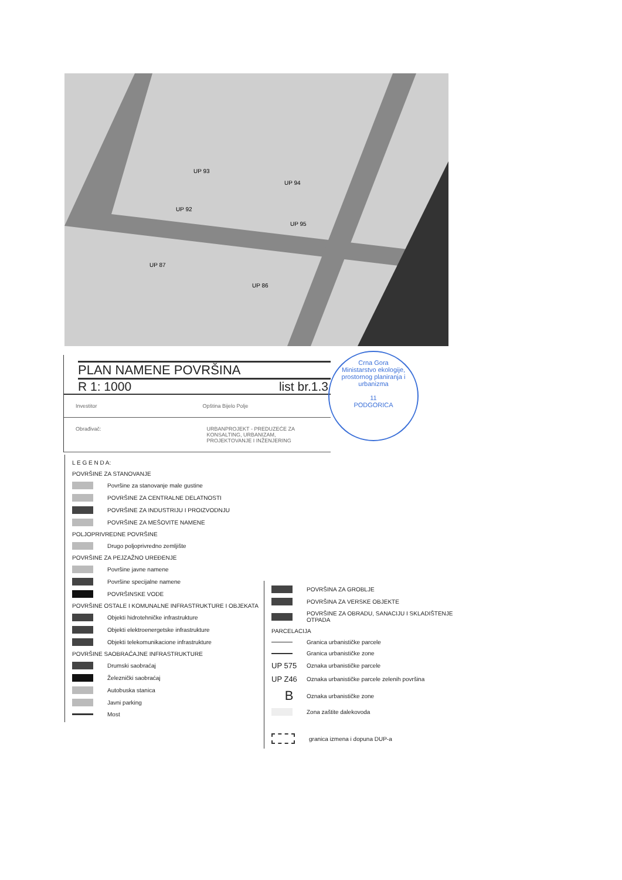UP 93
UP 94
UP 92
UP 95
UP 87
UP 86
PLAN NAMENE POVRŠINA
R 1: 1000 list br.1.3
Investitor Opština Bijelo Polje
Obrađivač: URBANPROJEKT - PREDUZEĆE ZA KONSALTING, URBANIZAM, PROJEKTOVANJE I INŽENJERING
Crna Gora
Ministarstvo ekologije, prostornog planiranja i urbanizma
11
PODGORICA
L E G E N D A:
POVRŠINE ZA STANOVANJE
Površine za stanovanje male gustine
POVRŠINE ZA CENTRALNE DELATNOSTI
POVRŠINE ZA INDUSTRIJU I PROIZVODNJU
POVRŠINE ZA MEŠOVITE NAMENE
POLJOPRIVREDNE POVRŠINE
Drugo poljoprivredno zemljište
POVRŠINE ZA PEJZAŽNO UREĐENJE
Površine javne namene
Površine specijalne namene
POVRŠINSKE VODE
POVRŠINE OSTALE I KOMUNALNE INFRASTRUKTURE I OBJEKATA
Objekti hidrotehničke infrastrukture
Objekti elektroenergetske infrastrukture
Objekti telekomunikacione infrastrukture
POVRŠINE SAOBRAĆAJNE INFRASTRUKTURE
Drumski saobraćaj
Železnički saobraćaj
Autobuska stanica
Javni parking
Most
POVRŠINA ZA GROBLJE
POVRŠINA ZA VERSKE OBJEKTE
POVRŠINE ZA OBRADU, SANACIJU I SKLADIŠTENJE OTPADA
PARCELACIJA
Granica urbanističke parcele
Granica urbanističke zone
UP 575 Oznaka urbanističke parcele
UP Z46 Oznaka urbanističke parcele zelenih površina
B Oznaka urbanističke zone
Zona zaštite dalekovoda
granica izmena i dopuna DUP-a